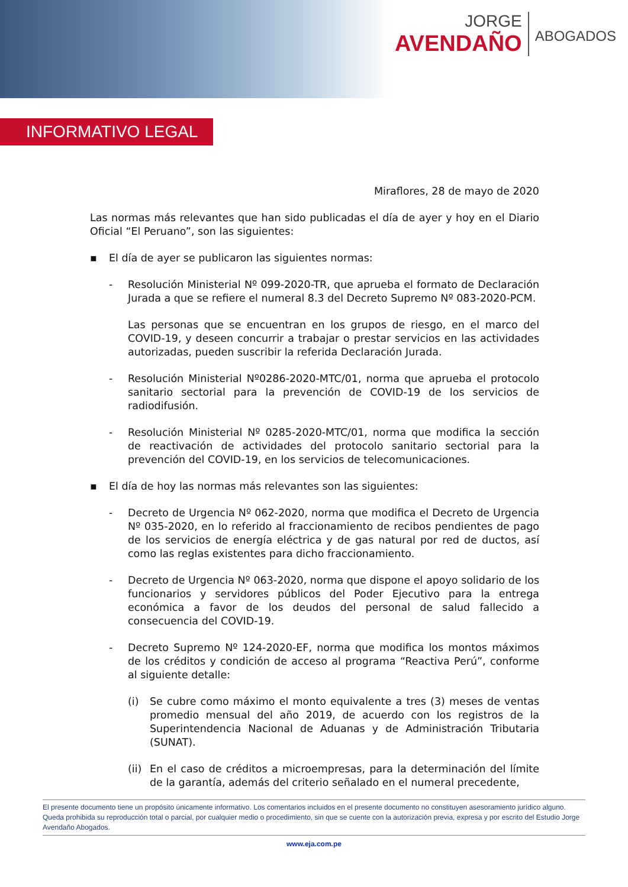JORGE
AVENDAÑO
ABOGADOS
INFORMATIVO LEGAL
Miraflores, 28 de mayo de 2020
Las normas más relevantes que han sido publicadas el día de ayer y hoy en el Diario Oficial “El Peruano”, son las siguientes:
▪ El día de ayer se publicaron las siguientes normas:
- Resolución Ministerial Nº 099-2020-TR, que aprueba el formato de Declaración Jurada a que se refiere el numeral 8.3 del Decreto Supremo Nº 083-2020-PCM.
Las personas que se encuentran en los grupos de riesgo, en el marco del COVID-19, y deseen concurrir a trabajar o prestar servicios en las actividades autorizadas, pueden suscribir la referida Declaración Jurada.
- Resolución Ministerial Nº0286-2020-MTC/01, norma que aprueba el protocolo sanitario sectorial para la prevención de COVID-19 de los servicios de radiodifusión.
- Resolución Ministerial Nº 0285-2020-MTC/01, norma que modifica la sección de reactivación de actividades del protocolo sanitario sectorial para la prevención del COVID-19, en los servicios de telecomunicaciones.
▪ El día de hoy las normas más relevantes son las siguientes:
- Decreto de Urgencia Nº 062-2020, norma que modifica el Decreto de Urgencia Nº 035-2020, en lo referido al fraccionamiento de recibos pendientes de pago de los servicios de energía eléctrica y de gas natural por red de ductos, así como las reglas existentes para dicho fraccionamiento.
- Decreto de Urgencia Nº 063-2020, norma que dispone el apoyo solidario de los funcionarios y servidores públicos del Poder Ejecutivo para la entrega económica a favor de los deudos del personal de salud fallecido a consecuencia del COVID-19.
- Decreto Supremo Nº 124-2020-EF, norma que modifica los montos máximos de los créditos y condición de acceso al programa “Reactiva Perú”, conforme al siguiente detalle:
(i) Se cubre como máximo el monto equivalente a tres (3) meses de ventas promedio mensual del año 2019, de acuerdo con los registros de la Superintendencia Nacional de Aduanas y de Administración Tributaria (SUNAT).
(ii) En el caso de créditos a microempresas, para la determinación del límite de la garantía, además del criterio señalado en el numeral precedente,
El presente documento tiene un propósito únicamente informativo. Los comentarios incluidos en el presente documento no constituyen asesoramiento jurídico alguno. Queda prohibida su reproducción total o parcial, por cualquier medio o procedimiento, sin que se cuente con la autorización previa, expresa y por escrito del Estudio Jorge Avendaño Abogados.
www.eja.com.pe